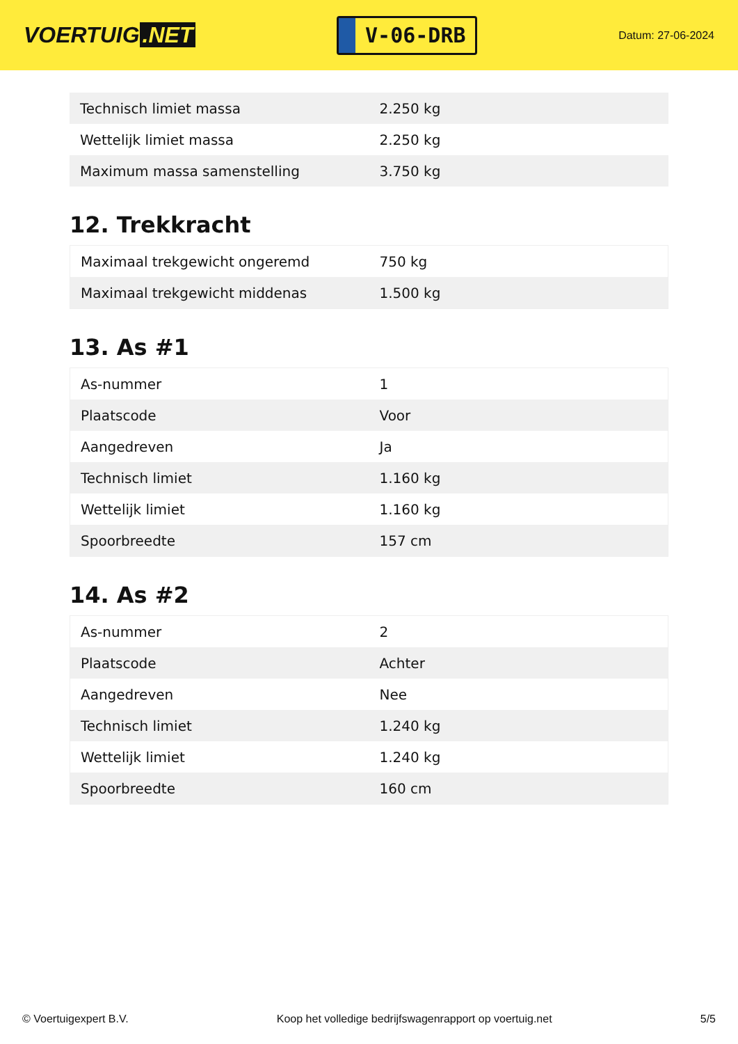VOERTUIG.NET
V-06-DRB
Datum: 27-06-2024
| Technisch limiet massa | 2.250 kg |
| Wettelijk limiet massa | 2.250 kg |
| Maximum massa samenstelling | 3.750 kg |
12. Trekkracht
| Maximaal trekgewicht ongeremd | 750 kg |
| Maximaal trekgewicht middenas | 1.500 kg |
13. As #1
| As-nummer | 1 |
| Plaatscode | Voor |
| Aangedreven | Ja |
| Technisch limiet | 1.160 kg |
| Wettelijk limiet | 1.160 kg |
| Spoorbreedte | 157 cm |
14. As #2
| As-nummer | 2 |
| Plaatscode | Achter |
| Aangedreven | Nee |
| Technisch limiet | 1.240 kg |
| Wettelijk limiet | 1.240 kg |
| Spoorbreedte | 160 cm |
© Voertuigexpert B.V. Koop het volledige bedrijfswagenrapport op voertuig.net 5/5